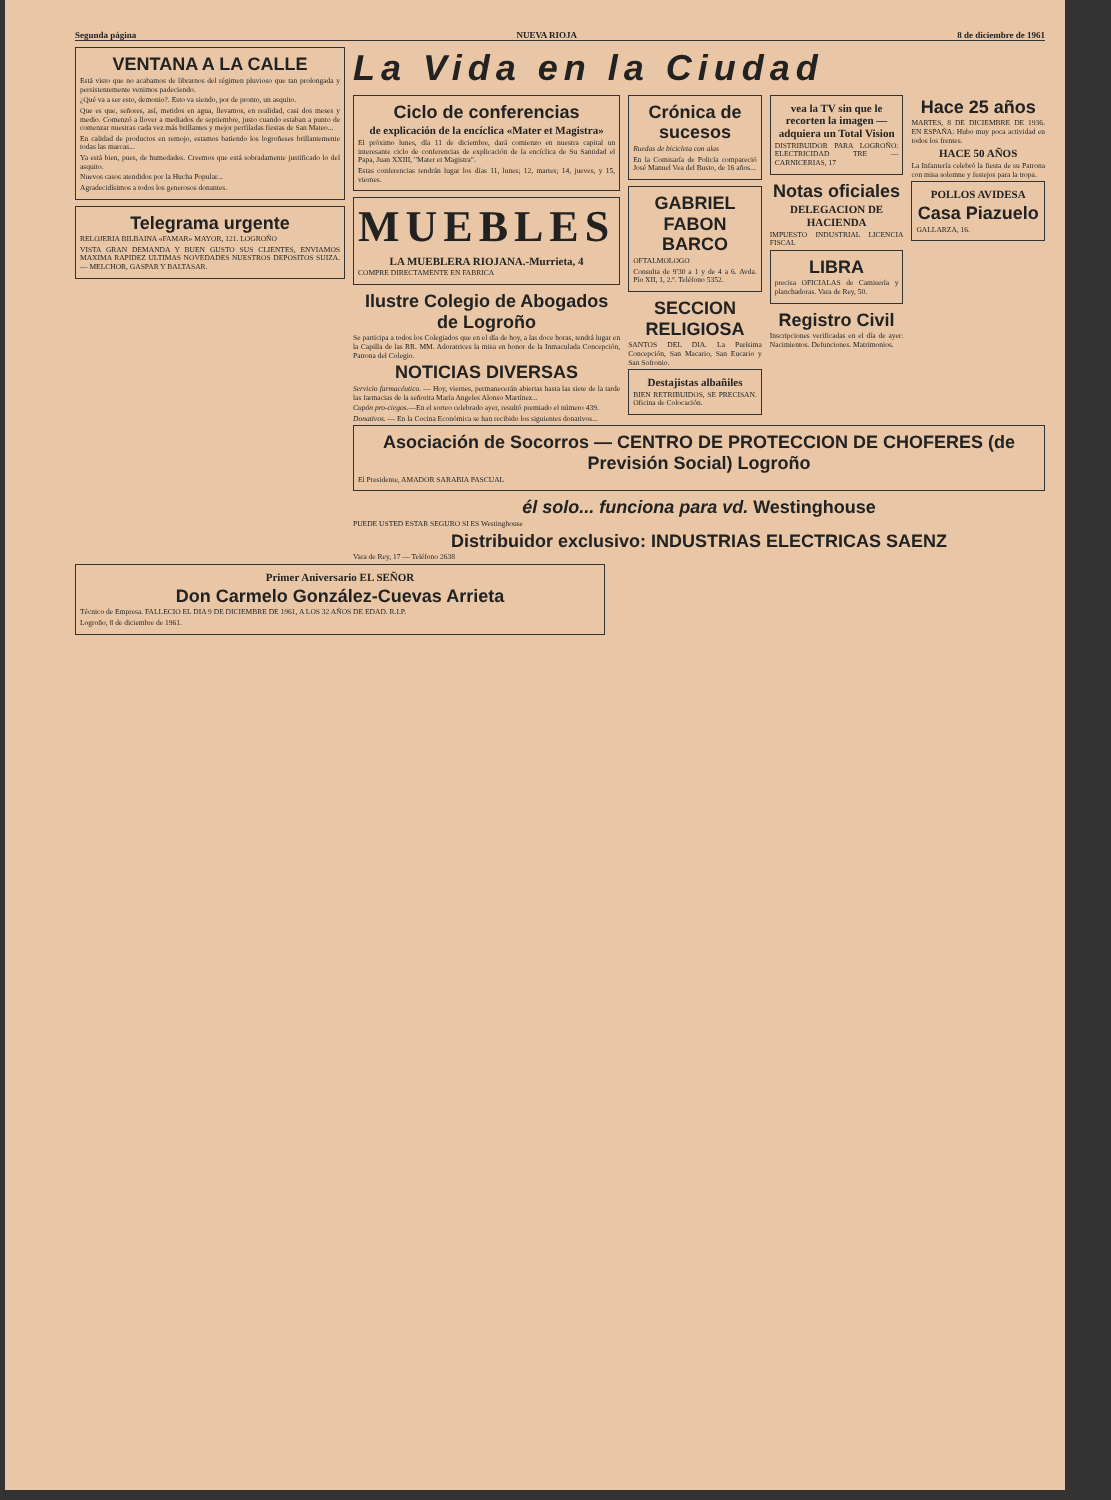Segunda página NUEVA RIOJA 8 de diciembre de 1961
VENTANA A LA CALLE
Está visto que no acabamos de librarnos del régimen pluvioso que tan prolongada y persistentemente venimos padeciendo.
¿Qué va a ser esto, demonio?. Esto va siendo, por de pronto, un asquito.
Que es que, señores, así, metidos en agua, llevamos, en realidad, casi dos meses y medio. Comenzó a llover a mediados de septiembre, justo cuando estaban a punto de comenzar nuestras cada vez más brillantes y mejor perfiladas fiestas de San Mateo...
En calidad de productos en remojo, estamos batiendo los logroñeses brillantemente todas las marcas...
Ya está bien, pues, de humedades. Creemos que está sobradamente justificado lo del asquito.
Nuevos casos atendidos por la Hucha Popular...
Agradecidísimos a todos los generosos donantes.
Telegrama urgente
RELOJERIA BILBAINA «FAMAR» MAYOR, 121. LOGROÑO
VISTA GRAN DEMANDA Y BUEN GUSTO SUS CLIENTES, ENVIAMOS MAXIMA RAPIDEZ ULTIMAS NOVEDADES NUESTROS DEPOSITOS SUIZA. — MELCHOR, GASPAR Y BALTASAR.
La Vida en la Ciudad
Ciclo de conferencias
de explicación de la encíclica «Mater et Magistra»
El próximo lunes, día 11 de diciembre, dará comienzo en nuestra capital un interesante ciclo de conferencias de explicación de la encíclica de Su Santidad el Papa, Juan XXIII, "Mater et Magistra".
Estas conferencias tendrán lugar los días 11, lunes; 12, martes; 14, jueves, y 15, viernes.
MUEBLES
LA MUEBLERA RIOJANA.-Murrieta, 4
COMPRE DIRECTAMENTE EN FABRICA
Ilustre Colegio de Abogados de Logroño
Se participa a todos los Colegiados que en el día de hoy, a las doce horas, tendrá lugar en la Capilla de las RR. MM. Adoratrices la misa en honor de la Inmaculada Concepción, Patrona del Colegio.
NOTICIAS DIVERSAS
Servicio farmacéutico. — Hoy, viernes, permanecerán abiertas hasta las siete de la tarde las farmacias de la señorita María Angeles Alonso Martínez...
Cupón pro-ciegos.—En el sorteo celebrado ayer, resultó premiado el número 439.
Donativos. — En la Cocina Económica se han recibido los siguientes donativos...
Crónica de sucesos
Ruedas de bicicleta con alas
En la Comisaría de Policía compareció José Manuel Vea del Busto, de 16 años...
GABRIEL FABON BARCO
OFTALMOLOGO
Consulta de 9'30 a 1 y de 4 a 6. Avda. Pío XII, 1, 2.º. Teléfono 5352.
SECCION RELIGIOSA
SANTOS DEL DIA. La Purísima Concepción, San Macario, San Eucario y San Sofronio.
Destajistas albañiles
BIEN RETRIBUIDOS, SE PRECISAN. Oficina de Colocación.
vea la TV sin que le recorten la imagen — adquiera un Total Vision
DISTRIBUIDOR PARA LOGROÑO: ELECTRICIDAD TRE — CARNICERIAS, 17
Notas oficiales
DELEGACION DE HACIENDA
IMPUESTO INDUSTRIAL LICENCIA FISCAL
LIBRA
precisa OFICIALAS de Camisería y planchadoras. Vara de Rey, 50.
Registro Civil
Inscripciones verificadas en el día de ayer: Nacimientos. Defunciones. Matrimonios.
Hace 25 años
MARTES, 8 DE DICIEMBRE DE 1936. EN ESPAÑA: Hubo muy poca actividad en todos los frentes.
HACE 50 AÑOS
La Infantería celebró la fiesta de su Patrona con misa solemne y festejos para la tropa.
POLLOS AVIDESA
Casa Piazuelo
GALLARZA, 16.
Asociación de Socorros — CENTRO DE PROTECCION DE CHOFERES (de Previsión Social) Logroño
El Presidente, AMADOR SARABIA PASCUAL
él solo... funciona para vd. Westinghouse
PUEDE USTED ESTAR SEGURO SI ES Westinghouse
Distribuidor exclusivo: INDUSTRIAS ELECTRICAS SAENZ
Vara de Rey, 17 — Teléfono 2638
Primer Aniversario EL SEÑOR
Don Carmelo González-Cuevas Arrieta
Técnico de Empresa. FALLECIO EL DIA 9 DE DICIEMBRE DE 1961, A LOS 32 AÑOS DE EDAD. R.I.P.
Logroño, 8 de diciembre de 1961.